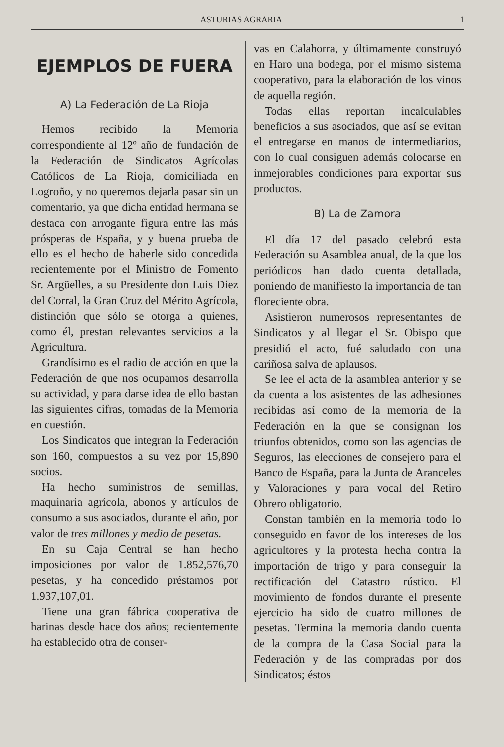ASTURIAS AGRARIA 1
EJEMPLOS DE FUERA
A) La Federación de La Rioja
Hemos recibido la Memoria correspondiente al 12º año de fundación de la Federación de Sindicatos Agrícolas Católicos de La Rioja, domiciliada en Logroño, y no queremos dejarla pasar sin un comentario, ya que dicha entidad hermana se destaca con arrogante figura entre las más prósperas de España, y y buena prueba de ello es el hecho de haberle sido concedida recientemente por el Ministro de Fomento Sr. Argüelles, a su Presidente don Luis Diez del Corral, la Gran Cruz del Mérito Agrícola, distinción que sólo se otorga a quienes, como él, prestan relevantes servicios a la Agricultura.
Grandísimo es el radio de acción en que la Federación de que nos ocupamos desarrolla su actividad, y para darse idea de ello bastan las siguientes cifras, tomadas de la Memoria en cuestión.
Los Sindicatos que integran la Federación son 160, compuestos a su vez por 15,890 socios.
Ha hecho suministros de semillas, maquinaria agrícola, abonos y artículos de consumo a sus asociados, durante el año, por valor de tres millones y medio de pesetas.
En su Caja Central se han hecho imposiciones por valor de 1.852,576,70 pesetas, y ha concedido préstamos por 1.937,107,01.
Tiene una gran fábrica cooperativa de harinas desde hace dos años; recientemente ha establecido otra de conser-
vas en Calahorra, y últimamente construyó en Haro una bodega, por el mismo sistema cooperativo, para la elaboración de los vinos de aquella región.
Todas ellas reportan incalculables beneficios a sus asociados, que así se evitan el entregarse en manos de intermediarios, con lo cual consiguen además colocarse en inmejorables condiciones para exportar sus productos.
B) La de Zamora
El día 17 del pasado celebró esta Federación su Asamblea anual, de la que los periódicos han dado cuenta detallada, poniendo de manifiesto la importancia de tan floreciente obra.
Asistieron numerosos representantes de Sindicatos y al llegar el Sr. Obispo que presidió el acto, fué saludado con una cariñosa salva de aplausos.
Se lee el acta de la asamblea anterior y se da cuenta a los asistentes de las adhesiones recibidas así como de la memoria de la Federación en la que se consignan los triunfos obtenidos, como son las agencias de Seguros, las elecciones de consejero para el Banco de España, para la Junta de Aranceles y Valoraciones y para vocal del Retiro Obrero obligatorio.
Constan también en la memoria todo lo conseguido en favor de los intereses de los agricultores y la protesta hecha contra la importación de trigo y para conseguir la rectificación del Catastro rústico. El movimiento de fondos durante el presente ejercicio ha sido de cuatro millones de pesetas. Termina la memoria dando cuenta de la compra de la Casa Social para la Federación y de las compradas por dos Sindicatos; éstos